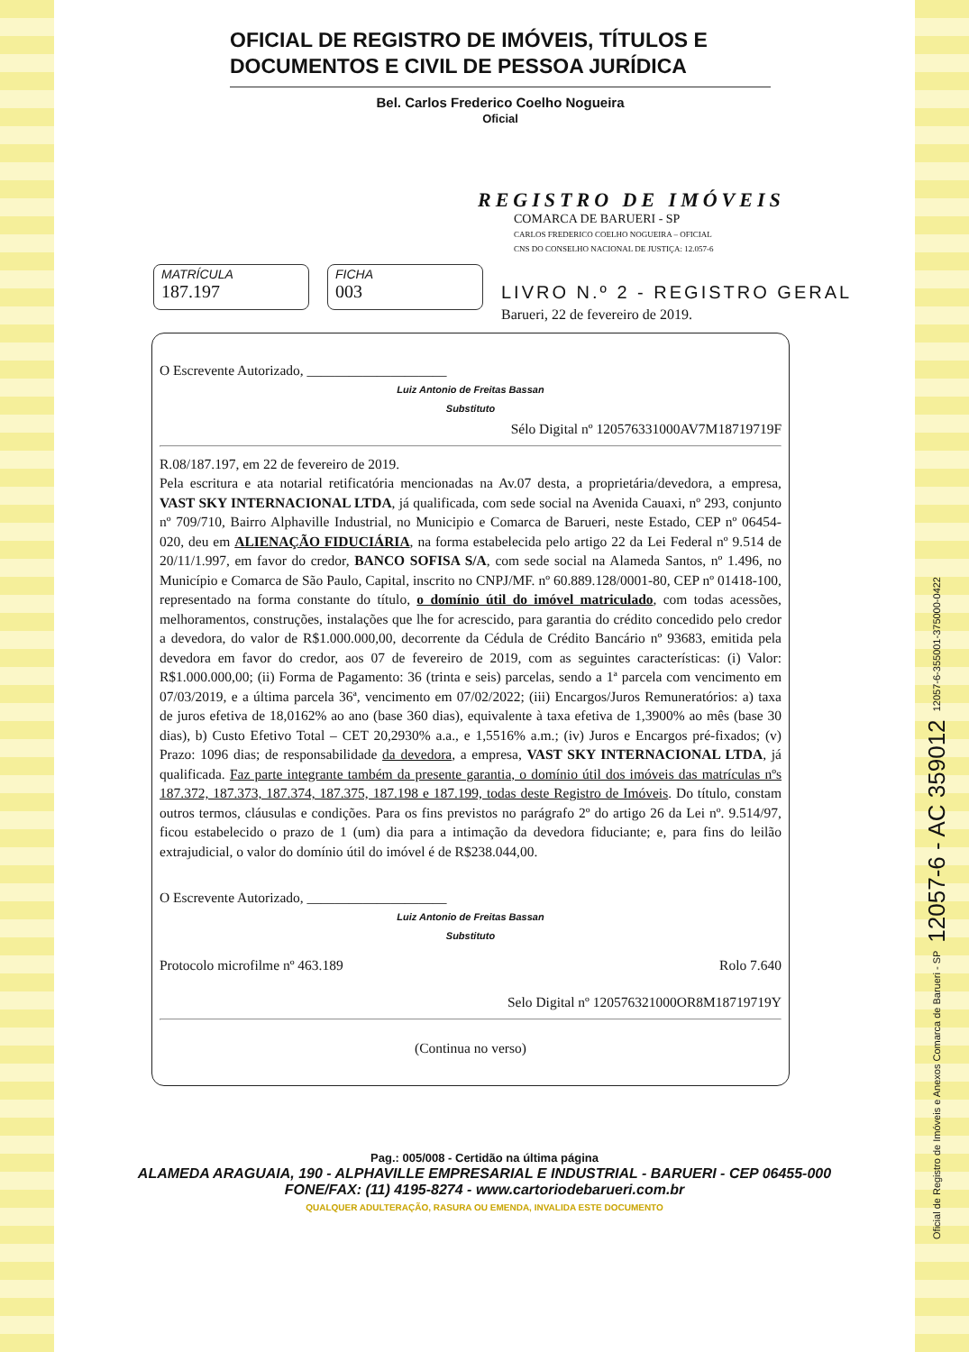OFICIAL DE REGISTRO DE IMÓVEIS, TÍTULOS E DOCUMENTOS E CIVIL DE PESSOA JURÍDICA
Bel. Carlos Frederico Coelho Nogueira
Oficial
REGISTRO DE IMÓVEIS
COMARCA DE BARUERI - SP
CARLOS FREDERICO COELHO NOGUEIRA – OFICIAL
CNS DO CONSELHO NACIONAL DE JUSTIÇA: 12.057-6
MATRÍCULA
187.197
FICHA
003
LIVRO N.º 2 - REGISTRO GERAL
Barueri, 22 de fevereiro de 2019.
O Escrevente Autorizado, ____________________
Luiz Antonio de Freitas Bassan
Substituto
Sélo Digital nº 120576331000AV7M18719719F
R.08/187.197, em 22 de fevereiro de 2019.
Pela escritura e ata notarial retificatória mencionadas na Av.07 desta, a proprietária/devedora, a empresa, VAST SKY INTERNACIONAL LTDA, já qualificada, com sede social na Avenida Cauaxi, nº 293, conjunto nº 709/710, Bairro Alphaville Industrial, no Municipio e Comarca de Barueri, neste Estado, CEP nº 06454-020, deu em ALIENAÇÃO FIDUCIÁRIA, na forma estabelecida pelo artigo 22 da Lei Federal nº 9.514 de 20/11/1.997, em favor do credor, BANCO SOFISA S/A, com sede social na Alameda Santos, nº 1.496, no Município e Comarca de São Paulo, Capital, inscrito no CNPJ/MF. nº 60.889.128/0001-80, CEP nº 01418-100, representado na forma constante do título, o domínio útil do imóvel matriculado, com todas acessões, melhoramentos, construções, instalações que lhe for acrescido, para garantia do crédito concedido pelo credor a devedora, do valor de R$1.000.000,00, decorrente da Cédula de Crédito Bancário nº 93683, emitida pela devedora em favor do credor, aos 07 de fevereiro de 2019, com as seguintes características: (i) Valor: R$1.000.000,00; (ii) Forma de Pagamento: 36 (trinta e seis) parcelas, sendo a 1ª parcela com vencimento em 07/03/2019, e a última parcela 36ª, vencimento em 07/02/2022; (iii) Encargos/Juros Remuneratórios: a) taxa de juros efetiva de 18,0162% ao ano (base 360 dias), equivalente à taxa efetiva de 1,3900% ao mês (base 30 dias), b) Custo Efetivo Total – CET 20,2930% a.a., e 1,5516% a.m.; (iv) Juros e Encargos pré-fixados; (v) Prazo: 1096 dias; de responsabilidade da devedora, a empresa, VAST SKY INTERNACIONAL LTDA, já qualificada. Faz parte integrante também da presente garantia, o domínio útil dos imóveis das matrículas nºs 187.372, 187.373, 187.374, 187.375, 187.198 e 187.199, todas deste Registro de Imóveis. Do título, constam outros termos, cláusulas e condições. Para os fins previstos no parágrafo 2º do artigo 26 da Lei nº. 9.514/97, ficou estabelecido o prazo de 1 (um) dia para a intimação da devedora fiduciante; e, para fins do leilão extrajudicial, o valor do domínio útil do imóvel é de R$238.044,00.
O Escrevente Autorizado, ____________________
Luiz Antonio de Freitas Bassan
Substituto
Protocolo microfilme nº 463.189 Rolo 7.640
Selo Digital nº 120576321000OR8M18719719Y
(Continua no verso)
Pag.: 005/008 - Certidão na última página
ALAMEDA ARAGUAIA, 190 - ALPHAVILLE EMPRESARIAL E INDUSTRIAL - BARUERI - CEP 06455-000
FONE/FAX: (11) 4195-8274 - www.cartoriodebarueri.com.br
QUALQUER ADULTERAÇÃO, RASURA OU EMENDA, INVALIDA ESTE DOCUMENTO
Oficial de Registro de Imóveis e Anexos Comarca de Barueri - SP 12057-6 - AC 359012 12057-6-355001-375000-0422